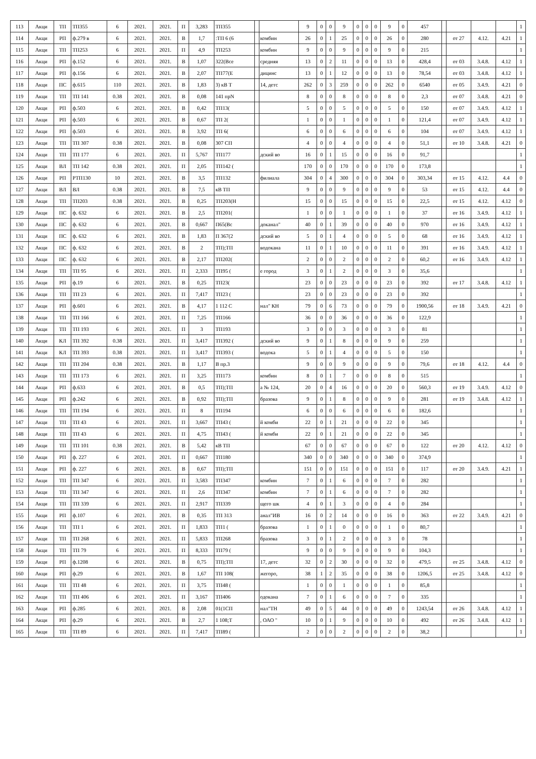| 113 | Акци | ТП | ТП355 | 6 | 2021. | 2021. | П | 3,283 | ТП355 | | | 9 | 0 | 0 | 9 | 0 | 0 | 0 | 9 | 0 | 457 | | | | | 1 |
| 114 | Акци | РП | ф.279 в | 6 | 2021. | 2021. | В | 1,7 | :ТП 6 (6 | | комбин | 26 | 0 | 1 | 25 | 0 | 0 | 0 | 26 | 0 | 280 | | от 27 | 4.12. | 4.21 | 1 |
| 115 | Акци | ТП | ТП253 | 6 | 2021. | 2021. | П | 4,9 | ТП253 | | комбин | 9 | 0 | 0 | 9 | 0 | 0 | 0 | 9 | 0 | 215 | | | | | 1 |
| 116 | Акци | РП | ф.152 | 6 | 2021. | 2021. | В | 1,07 | 322(Все | | средняя | 13 | 0 | 2 | 11 | 0 | 0 | 0 | 13 | 0 | 428,4 | | от 03 | 3.4.8. | 4.12 | 1 |
| 117 | Акци | РП | ф.156 | 6 | 2021. | 2021. | В | 2,07 | ТП77(Е | | дицинс | 13 | 0 | 1 | 12 | 0 | 0 | 0 | 13 | 0 | 78,54 | | от 03 | 3.4.8. | 4.12 | 1 |
| 118 | Акци | ПС | ф.615 | 110 | 2021. | 2021. | В | 1,83 | 3) кВ Т | | 14, детс | 262 | 0 | 3 | 259 | 0 | 0 | 0 | 262 | 0 | 6540 | | от 05 | 3.4.9. | 4.21 | 0 |
| 119 | Акци | ТП | ТП 141 | 0.38 | 2021. | 2021. | В | 0,08 | 141 прN | | | 8 | 0 | 0 | 8 | 0 | 0 | 0 | 8 | 0 | 2,3 | | от 07 | 3.4.8. | 4.21 | 0 |
| 120 | Акци | РП | ф.503 | 6 | 2021. | 2021. | В | 0,42 | ТП13( | | | 5 | 0 | 0 | 5 | 0 | 0 | 0 | 5 | 0 | 150 | | от 07 | 3.4.9. | 4.12 | 1 |
| 121 | Акци | РП | ф.503 | 6 | 2021. | 2021. | В | 0,67 | ТП 2( | | | 1 | 0 | 0 | 1 | 0 | 0 | 0 | 1 | 0 | 121,4 | | от 07 | 3.4.9. | 4.12 | 1 |
| 122 | Акци | РП | ф.503 | 6 | 2021. | 2021. | В | 3,92 | ТП 6( | | | 6 | 0 | 0 | 6 | 0 | 0 | 0 | 6 | 0 | 104 | | от 07 | 3.4.9. | 4.12 | 1 |
| 123 | Акци | ТП | ТП 307 | 0.38 | 2021. | 2021. | В | 0,08 | 307 СП | | | 4 | 0 | 0 | 4 | 0 | 0 | 0 | 4 | 0 | 51,1 | | от 10 | 3.4.8. | 4.21 | 0 |
| 124 | Акци | ТП | ТП 177 | 6 | 2021. | 2021. | П | 5,767 | ТП177 | | дский во | 16 | 0 | 1 | 15 | 0 | 0 | 0 | 16 | 0 | 91,7 | | | | | 1 |
| 125 | Акци | ВЛ | ТП 142 | 0.38 | 2021. | 2021. | П | 2,05 | ТП142 ( | | | 170 | 0 | 0 | 170 | 0 | 0 | 0 | 170 | 0 | 173,8 | | | | | 1 |
| 126 | Акци | РП | РТП130 | 10 | 2021. | 2021. | В | 3,5 | ТП132 | | филиала | 304 | 0 | 4 | 300 | 0 | 0 | 0 | 304 | 0 | 303,34 | | от 15 | 4.12. | 4.4 | 0 |
| 127 | Акци | ВЛ | ВЛ | 0.38 | 2021. | 2021. | В | 7,5 | кВ ТП | | | 9 | 0 | 0 | 9 | 0 | 0 | 0 | 9 | 0 | 53 | | от 15 | 4.12. | 4.4 | 0 |
| 128 | Акци | ТП | ТП203 | 0.38 | 2021. | 2021. | В | 0,25 | ТП203(Н | | | 15 | 0 | 0 | 15 | 0 | 0 | 0 | 15 | 0 | 22,5 | | от 15 | 4.12. | 4.12 | 0 |
| 129 | Акци | ПС | ф. 632 | 6 | 2021. | 2021. | В | 2,5 | ТП201( | | | 1 | 0 | 0 | 1 | 0 | 0 | 0 | 1 | 0 | 37 | | от 16 | 3.4.9. | 4.12 | 1 |
| 130 | Акци | ПС | ф. 632 | 6 | 2021. | 2021. | В | 0,667 | П65(Вс | | доканал" | 40 | 0 | 1 | 39 | 0 | 0 | 0 | 40 | 0 | 970 | | от 16 | 3.4.9. | 4.12 | 1 |
| 131 | Акци | ПС | ф. 632 | 6 | 2021. | 2021. | В | 1,83 | П 367(2 | | дский во | 5 | 0 | 1 | 4 | 0 | 0 | 0 | 5 | 0 | 68 | | от 16 | 3.4.9. | 4.12 | 1 |
| 132 | Акци | ПС | ф. 632 | 6 | 2021. | 2021. | В | 2 | ТП);ТП | | водокана | 11 | 0 | 1 | 10 | 0 | 0 | 0 | 11 | 0 | 391 | | от 16 | 3.4.9. | 4.12 | 1 |
| 133 | Акци | ПС | ф. 632 | 6 | 2021. | 2021. | В | 2,17 | ТП202( | | | 2 | 0 | 0 | 2 | 0 | 0 | 0 | 2 | 0 | 60,2 | | от 16 | 3.4.9. | 4.12 | 1 |
| 134 | Акци | ТП | ТП 95 | 6 | 2021. | 2021. | П | 2,333 | ТП95 ( | | е город | 3 | 0 | 1 | 2 | 0 | 0 | 0 | 3 | 0 | 35,6 | | | | | 1 |
| 135 | Акци | РП | ф.19 | 6 | 2021. | 2021. | В | 0,25 | ТП23( | | | 23 | 0 | 0 | 23 | 0 | 0 | 0 | 23 | 0 | 392 | | от 17 | 3.4.8. | 4.12 | 1 |
| 136 | Акци | ТП | ТП 23 | 6 | 2021. | 2021. | П | 7,417 | ТП23 ( | | | 23 | 0 | 0 | 23 | 0 | 0 | 0 | 23 | 0 | 392 | | | | | 1 |
| 137 | Акци | РП | ф.601 | 6 | 2021. | 2021. | В | 4,17 | 1 112 С | | нал" КН | 79 | 0 | 6 | 73 | 0 | 0 | 0 | 79 | 0 | 1900,56 | | от 18 | 3.4.9. | 4.21 | 0 |
| 138 | Акци | ТП | ТП 166 | 6 | 2021. | 2021. | П | 7,25 | ТП166 | | | 36 | 0 | 0 | 36 | 0 | 0 | 0 | 36 | 0 | 122,9 | | | | | 1 |
| 139 | Акци | ТП | ТП 193 | 6 | 2021. | 2021. | П | 3 | ТП193 | | | 3 | 0 | 0 | 3 | 0 | 0 | 0 | 3 | 0 | 81 | | | | | 1 |
| 140 | Акци | КЛ | ТП 392 | 0.38 | 2021. | 2021. | П | 3,417 | ТП392 ( | | дский во | 9 | 0 | 1 | 8 | 0 | 0 | 0 | 9 | 0 | 259 | | | | | 1 |
| 141 | Акци | КЛ | ТП 393 | 0.38 | 2021. | 2021. | П | 3,417 | ТП393 ( | | водока | 5 | 0 | 1 | 4 | 0 | 0 | 0 | 5 | 0 | 150 | | | | | 1 |
| 142 | Акци | ТП | ТП 204 | 0.38 | 2021. | 2021. | В | 1,17 | В пр.3 | | | 9 | 0 | 0 | 9 | 0 | 0 | 0 | 9 | 0 | 79,6 | | от 18 | 4.12. | 4.4 | 0 |
| 143 | Акци | ТП | ТП 173 | 6 | 2021. | 2021. | П | 3,25 | ТП173 | | комбин | 8 | 0 | 1 | 7 | 0 | 0 | 0 | 8 | 0 | 515 | | | | | 1 |
| 144 | Акци | РП | ф.633 | 6 | 2021. | 2021. | В | 0,5 | ТП);ТП | | а № 124, | 20 | 0 | 4 | 16 | 0 | 0 | 0 | 20 | 0 | 560,3 | | от 19 | 3.4.9. | 4.12 | 0 |
| 145 | Акци | РП | ф.242 | 6 | 2021. | 2021. | В | 0,92 | ТП);ТП | | бразова | 9 | 0 | 1 | 8 | 0 | 0 | 0 | 9 | 0 | 281 | | от 19 | 3.4.8. | 4.12 | 1 |
| 146 | Акци | ТП | ТП 194 | 6 | 2021. | 2021. | П | 8 | ТП194 | | | 6 | 0 | 0 | 6 | 0 | 0 | 0 | 6 | 0 | 182,6 | | | | | 1 |
| 147 | Акци | ТП | ТП 43 | 6 | 2021. | 2021. | П | 3,667 | ТП43 ( | | й комби | 22 | 0 | 1 | 21 | 0 | 0 | 0 | 22 | 0 | 345 | | | | | 1 |
| 148 | Акци | ТП | ТП 43 | 6 | 2021. | 2021. | П | 4,75 | ТП43 ( | | й комби | 22 | 0 | 1 | 21 | 0 | 0 | 0 | 22 | 0 | 345 | | | | | 1 |
| 149 | Акци | ТП | ТП 101 | 0.38 | 2021. | 2021. | В | 5,42 | кВ ТП | | | 67 | 0 | 0 | 67 | 0 | 0 | 0 | 67 | 0 | 122 | | от 20 | 4.12. | 4.12 | 0 |
| 150 | Акци | РП | ф. 227 | 6 | 2021. | 2021. | П | 0,667 | ТП180 | | | 340 | 0 | 0 | 340 | 0 | 0 | 0 | 340 | 0 | 374,9 | | | | | 1 |
| 151 | Акци | РП | ф. 227 | 6 | 2021. | 2021. | В | 0,67 | ТП);ТП | | | 151 | 0 | 0 | 151 | 0 | 0 | 0 | 151 | 0 | 117 | | от 20 | 3.4.9. | 4.21 | 1 |
| 152 | Акци | ТП | ТП 347 | 6 | 2021. | 2021. | П | 3,583 | ТП347 | | комбин | 7 | 0 | 1 | 6 | 0 | 0 | 0 | 7 | 0 | 282 | | | | | 1 |
| 153 | Акци | ТП | ТП 347 | 6 | 2021. | 2021. | П | 2,6 | ТП347 | | комбин | 7 | 0 | 1 | 6 | 0 | 0 | 0 | 7 | 0 | 282 | | | | | 1 |
| 154 | Акци | ТП | ТП 339 | 6 | 2021. | 2021. | П | 2,917 | ТП339 | | щего шк | 4 | 0 | 1 | 3 | 0 | 0 | 0 | 4 | 0 | 284 | | | | | 1 |
| 155 | Акци | РП | ф.107 | 6 | 2021. | 2021. | В | 0,35 | ТП 313 | | анал"ИВ | 16 | 0 | 2 | 14 | 0 | 0 | 0 | 16 | 0 | 363 | | от 22 | 3.4.9. | 4.21 | 0 |
| 156 | Акци | ТП | ТП 1 | 6 | 2021. | 2021. | П | 1,833 | ТП1 ( | | бразова | 1 | 0 | 1 | 0 | 0 | 0 | 0 | 1 | 0 | 80,7 | | | | | 1 |
| 157 | Акци | ТП | ТП 268 | 6 | 2021. | 2021. | П | 5,833 | ТП268 | | бразова | 3 | 0 | 1 | 2 | 0 | 0 | 0 | 3 | 0 | 78 | | | | | 1 |
| 158 | Акци | ТП | ТП 79 | 6 | 2021. | 2021. | П | 8,333 | ТП79 ( | | | 9 | 0 | 0 | 9 | 0 | 0 | 0 | 9 | 0 | 104,3 | | | | | 1 |
| 159 | Акци | РП | ф.1208 | 6 | 2021. | 2021. | В | 0,75 | ТП);ТП | | 17, детс | 32 | 0 | 2 | 30 | 0 | 0 | 0 | 32 | 0 | 479,5 | | от 25 | 3.4.8. | 4.12 | 0 |
| 160 | Акци | РП | ф.29 | 6 | 2021. | 2021. | В | 1,67 | ТП 108( | | жегоро, | 38 | 1 | 2 | 35 | 0 | 0 | 0 | 38 | 0 | 1206,5 | | от 25 | 3.4.8. | 4.12 | 0 |
| 161 | Акци | ТП | ТП 48 | 6 | 2021. | 2021. | П | 3,75 | ТП48 ( | | | 1 | 0 | 0 | 1 | 0 | 0 | 0 | 1 | 0 | 85,8 | | | | | 1 |
| 162 | Акци | ТП | ТП 406 | 6 | 2021. | 2021. | П | 3,167 | ТП406 | | одокана | 7 | 0 | 1 | 6 | 0 | 0 | 0 | 7 | 0 | 335 | | | | | 1 |
| 163 | Акци | РП | ф.285 | 6 | 2021. | 2021. | В | 2,08 | 01(1СП | | нал"ТН | 49 | 0 | 5 | 44 | 0 | 0 | 0 | 49 | 0 | 1243,54 | | от 26 | 3.4.8. | 4.12 | 1 |
| 164 | Акци | РП | ф.29 | 6 | 2021. | 2021. | В | 2,7 | 1 108;Т | | , ОАО " | 10 | 0 | 1 | 9 | 0 | 0 | 0 | 10 | 0 | 492 | | от 26 | 3.4.8. | 4.12 | 1 |
| 165 | Акци | ТП | ТП 89 | 6 | 2021. | 2021. | П | 7,417 | ТП89 ( | | | 2 | 0 | 0 | 2 | 0 | 0 | 0 | 2 | 0 | 38,2 | | | | | 1 |